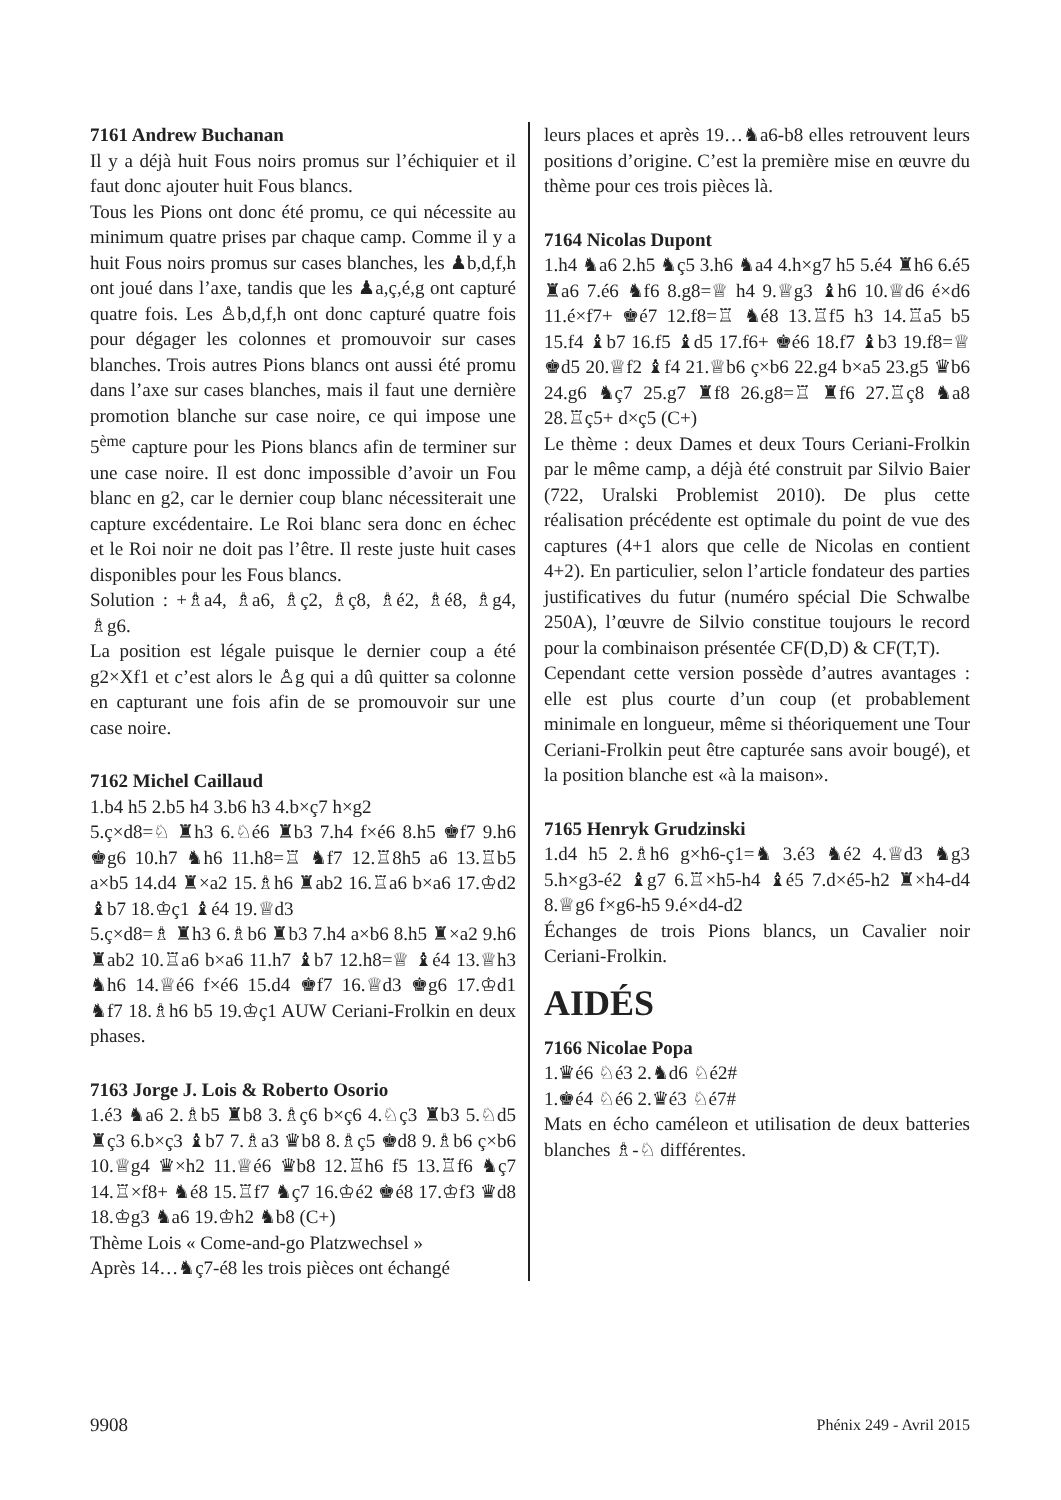7161 Andrew Buchanan
Il y a déjà huit Fous noirs promus sur l’échiquier et il faut donc ajouter huit Fous blancs.
Tous les Pions ont donc été promu, ce qui nécessite au minimum quatre prises par chaque camp. Comme il y a huit Fous noirs promus sur cases blanches, les ♟b,d,f,h ont joué dans l’axe, tandis que les ♟a,ç,é,g ont capturé quatre fois. Les ♙b,d,f,h ont donc capturé quatre fois pour dégager les colonnes et promouvoir sur cases blanches. Trois autres Pions blancs ont aussi été promu dans l’axe sur cases blanches, mais il faut une dernière promotion blanche sur case noire, ce qui impose une 5<sup>ème</sup> capture pour les Pions blancs afin de terminer sur une case noire. Il est donc impossible d’avoir un Fou blanc en g2, car le dernier coup blanc nécessiterait une capture excédentaire. Le Roi blanc sera donc en échec et le Roi noir ne doit pas l’être. Il reste juste huit cases disponibles pour les Fous blancs.
Solution : +♗a4, ♗a6, ♗ç2, ♗ç8, ♗é2, ♗é8, ♗g4, ♗g6.
La position est légale puisque le dernier coup a été g2×Xf1 et c’est alors le ♙g qui a dû quitter sa colonne en capturant une fois afin de se promouvoir sur une case noire.
7162 Michel Caillaud
1.b4 h5 2.b5 h4 3.b6 h3 4.b×ç7 h×g2
5.ç×d8=♘ ♜h3 6.♘é6 ♜b3 7.h4 f×é6 8.h5 ♚f7 9.h6 ♚g6 10.h7 ♞h6 11.h8=♖ ♞f7 12.♖8h5 a6 13.♖b5 a×b5 14.d4 ♜×a2 15.♗h6 ♜ab2 16.♖a6 b×a6 17.♔d2 ♝b7 18.♔ç1 ♝é4 19.♕d3
5.ç×d8=♗ ♜h3 6.♗b6 ♜b3 7.h4 a×b6 8.h5 ♜×a2 9.h6 ♜ab2 10.♖a6 b×a6 11.h7 ♝b7 12.h8=♕ ♝é4 13.♕h3 ♞h6 14.♕é6 f×é6 15.d4 ♚f7 16.♕d3 ♚g6 17.♔d1 ♞f7 18.♗h6 b5 19.♔ç1 AUW Ceriani-Frolkin en deux phases.
7163 Jorge J. Lois & Roberto Osorio
1.é3 ♞a6 2.♗b5 ♜b8 3.♗ç6 b×ç6 4.♘ç3 ♜b3 5.♘d5 ♜ç3 6.b×ç3 ♝b7 7.♗a3 ♛b8 8.♗ç5 ♚d8 9.♗b6 ç×b6 10.♕g4 ♛×h2 11.♕é6 ♛b8 12.♖h6 f5 13.♖f6 ♞ç7 14.♖×f8+ ♞é8 15.♖f7 ♞ç7 16.♔é2 ♚é8 17.♔f3 ♛d8 18.♔g3 ♞a6 19.♔h2 ♞b8 (C+)
Thème Lois « Come-and-go Platzwechsel »
Après 14…♞ç7-é8 les trois pièces ont échangé
leurs places et après 19…♞a6-b8 elles retrouvent leurs positions d’origine. C’est la première mise en œuvre du thème pour ces trois pièces là.
7164 Nicolas Dupont
1.h4 ♞a6 2.h5 ♞ç5 3.h6 ♞a4 4.h×g7 h5 5.é4 ♜h6 6.é5 ♜a6 7.é6 ♞f6 8.g8=♕ h4 9.♕g3 ♝h6 10.♕d6 é×d6 11.é×f7+ ♚é7 12.f8=♖ ♞é8 13.♖f5 h3 14.♖a5 b5 15.f4 ♝b7 16.f5 ♝d5 17.f6+ ♚é6 18.f7 ♝b3 19.f8=♕ ♚d5 20.♕f2 ♝f4 21.♕b6 ç×b6 22.g4 b×a5 23.g5 ♛b6 24.g6 ♞ç7 25.g7 ♜f8 26.g8=♖ ♜f6 27.♖ç8 ♞a8 28.♖ç5+ d×ç5 (C+)
Le thème : deux Dames et deux Tours Ceriani-Frolkin par le même camp, a déjà été construit par Silvio Baier (722, Uralski Problemist 2010). De plus cette réalisation précédente est optimale du point de vue des captures (4+1 alors que celle de Nicolas en contient 4+2). En particulier, selon l’article fondateur des parties justificatives du futur (numéro spécial Die Schwalbe 250A), l’œuvre de Silvio constitue toujours le record pour la combinaison présentée CF(D,D) & CF(T,T).
Cependant cette version possède d’autres avantages : elle est plus courte d’un coup (et probablement minimale en longueur, même si théoriquement une Tour Ceriani-Frolkin peut être capturée sans avoir bougé), et la position blanche est «à la maison».
7165 Henryk Grudzinski
1.d4 h5 2.♗h6 g×h6-ç1=♞ 3.é3 ♞é2 4.♕d3 ♞g3 5.h×g3-é2 ♝g7 6.♖×h5-h4 ♝é5 7.d×é5-h2 ♜×h4-d4 8.♕g6 f×g6-h5 9.é×d4-d2
Échanges de trois Pions blancs, un Cavalier noir Ceriani-Frolkin.
AIDÉS
7166 Nicolae Popa
1.♛é6 ♘é3 2.♞d6 ♘é2#
1.♚é4 ♘é6 2.♛é3 ♘é7#
Mats en écho caméleon et utilisation de deux batteries blanches ♗-♘ différentes.
9908 Phénix 249 - Avril 2015